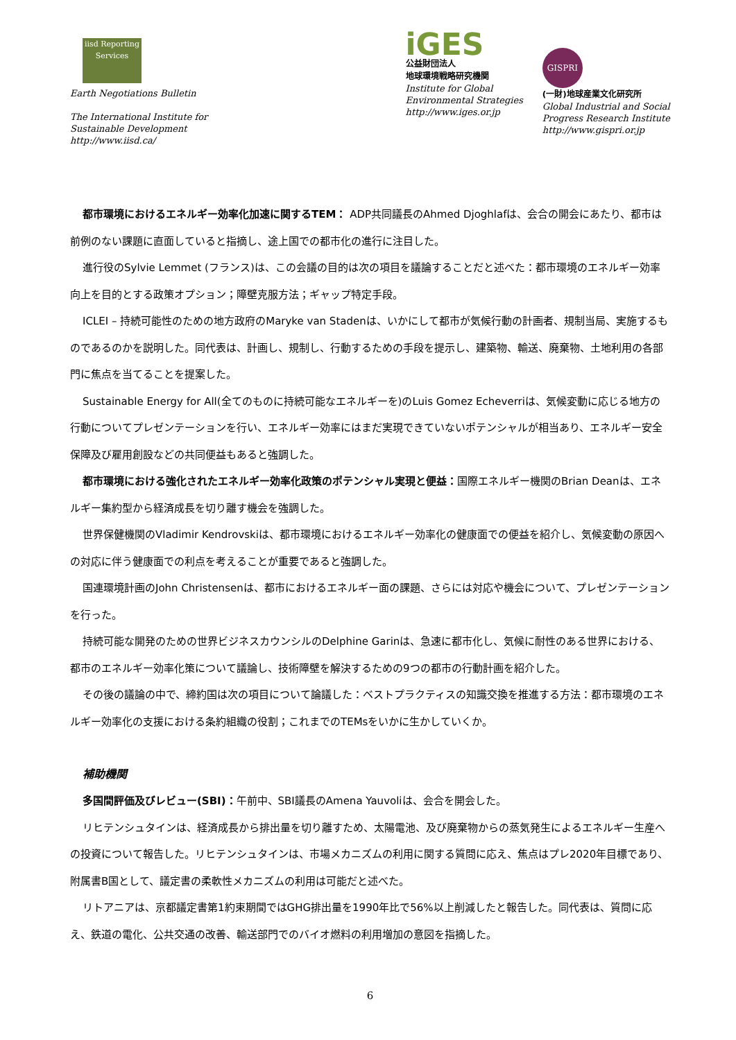iisd Reporting Services
Earth Negotiations Bulletin
The International Institute for
Sustainable Development
http://www.iisd.ca/
iGES
公益財団法人
地球環境戦略研究機関
Institute for Global
Environmental Strategies
http://www.iges.or.jp
GISPRI
(一財)地球産業文化研究所
Global Industrial and Social
Progress Research Institute
http://www.gispri.or.jp
都市環境におけるエネルギー効率化加速に関するTEM： ADP共同議長のAhmed Djoghlafは、会合の開会にあたり、都市は前例のない課題に直面していると指摘し、途上国での都市化の進行に注目した。
進行役のSylvie Lemmet (フランス)は、この会議の目的は次の項目を議論することだと述べた：都市環境のエネルギー効率向上を目的とする政策オプション；障壁克服方法；ギャップ特定手段。
ICLEI – 持続可能性のための地方政府のMaryke van Stadenは、いかにして都市が気候行動の計画者、規制当局、実施するものであるのかを説明した。同代表は、計画し、規制し、行動するための手段を提示し、建築物、輸送、廃棄物、土地利用の各部門に焦点を当てることを提案した。
Sustainable Energy for All(全てのものに持続可能なエネルギーを)のLuis Gomez Echeverriは、気候変動に応じる地方の行動についてプレゼンテーションを行い、エネルギー効率にはまだ実現できていないポテンシャルが相当あり、エネルギー安全保障及び雇用創設などの共同便益もあると強調した。
都市環境における強化されたエネルギー効率化政策のポテンシャル実現と便益：国際エネルギー機関のBrian Deanは、エネルギー集約型から経済成長を切り離す機会を強調した。
世界保健機関のVladimir Kendrovskiは、都市環境におけるエネルギー効率化の健康面での便益を紹介し、気候変動の原因への対応に伴う健康面での利点を考えることが重要であると強調した。
国連環境計画のJohn Christensenは、都市におけるエネルギー面の課題、さらには対応や機会について、プレゼンテーションを行った。
持続可能な開発のための世界ビジネスカウンシルのDelphine Garinは、急速に都市化し、気候に耐性のある世界における、都市のエネルギー効率化策について議論し、技術障壁を解決するための9つの都市の行動計画を紹介した。
その後の議論の中で、締約国は次の項目について論議した：ベストプラクティスの知識交換を推進する方法：都市環境のエネルギー効率化の支援における条約組織の役割；これまでのTEMsをいかに生かしていくか。
補助機関
多国間評価及びレビュー(SBI)：午前中、SBI議長のAmena Yauvoliは、会合を開会した。
リヒテンシュタインは、経済成長から排出量を切り離すため、太陽電池、及び廃棄物からの蒸気発生によるエネルギー生産への投資について報告した。リヒテンシュタインは、市場メカニズムの利用に関する質問に応え、焦点はプレ2020年目標であり、附属書B国として、議定書の柔軟性メカニズムの利用は可能だと述べた。
リトアニアは、京都議定書第1約束期間ではGHG排出量を1990年比で56%以上削減したと報告した。同代表は、質問に応え、鉄道の電化、公共交通の改善、輸送部門でのバイオ燃料の利用増加の意図を指摘した。
6